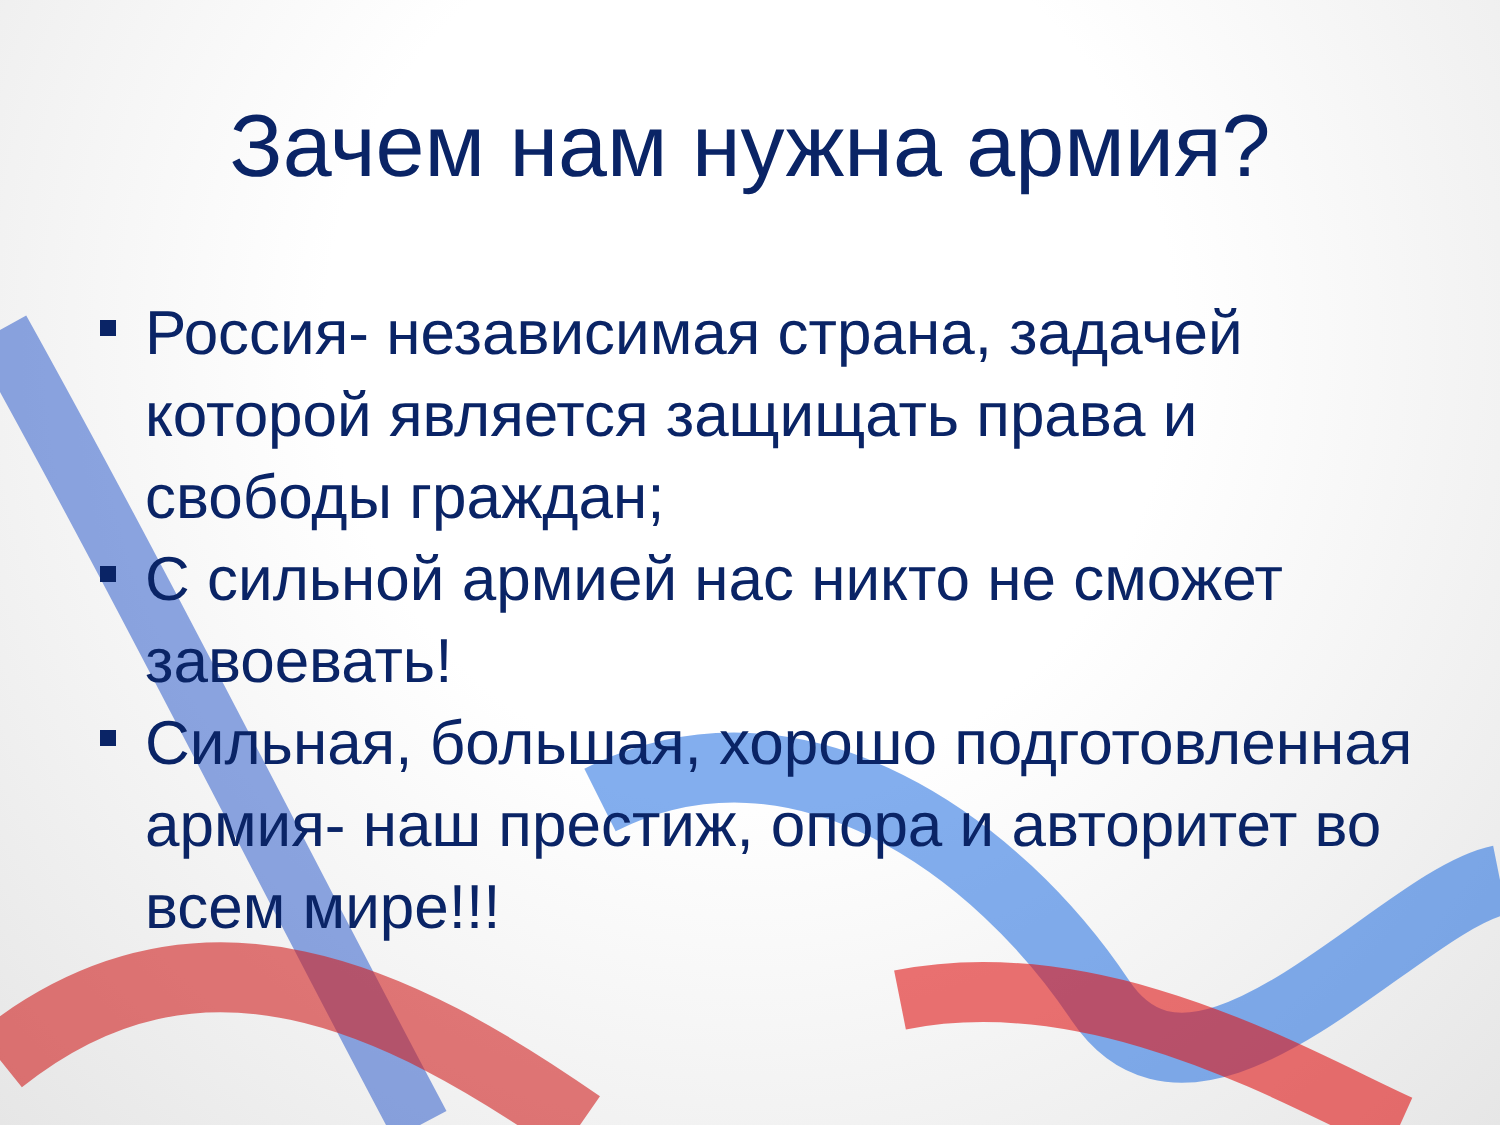Зачем нам нужна армия?
Россия- независимая страна, задачей которой является защищать права и свободы граждан;
С сильной армией нас никто не сможет завоевать!
Сильная, большая, хорошо подготовленная армия- наш престиж, опора и авторитет во всем мире!!!